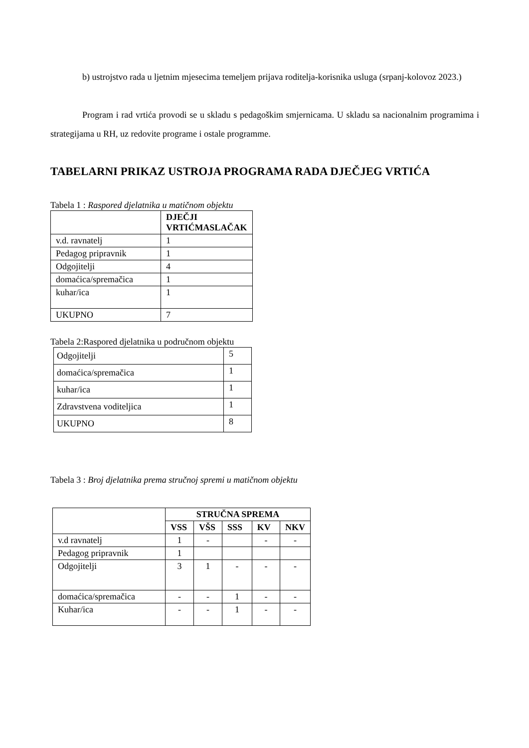b) ustrojstvo rada u ljetnim mjesecima temeljem prijava roditelja-korisnika usluga (srpanj-kolovoz 2023.)
Program i rad vrtića provodi se u skladu s pedagoškim smjernicama. U skladu sa nacionalnim programima i strategijama u RH, uz redovite programe i ostale programme.
TABELARNI PRIKAZ USTROJA PROGRAMA RADA DJEČJEG VRTIĆA
Tabela 1 : Raspored djelatnika u matičnom objektu
| | DJEČJI VRTIĆMASLAČAK |
| v.d. ravnatelj | 1 |
| Pedagog pripravnik | 1 |
| Odgojitelji | 4 |
| domaćica/spremačica | 1 |
| kuhar/ica | 1 |
| UKUPNO | 7 |
Tabela 2:Raspored djelatnika u područnom objektu
| Odgojitelji | 5 |
| domaćica/spremačica | 1 |
| kuhar/ica | 1 |
| Zdravstvena voditeljica | 1 |
| UKUPNO | 8 |
Tabela 3 : Broj djelatnika prema stručnoj spremi u matičnom objektu
| | STRUČNA SPREMA | | | | |
| | VSS | VŠS | SSS | KV | NKV |
| v.d ravnatelj | 1 | - | | - | - |
| Pedagog pripravnik | 1 | | | | |
| Odgojitelji | 3 | 1 | - | - | - |
| domaćica/spremačica | - | - | 1 | - | - |
| Kuhar/ica | - | - | 1 | - | - |